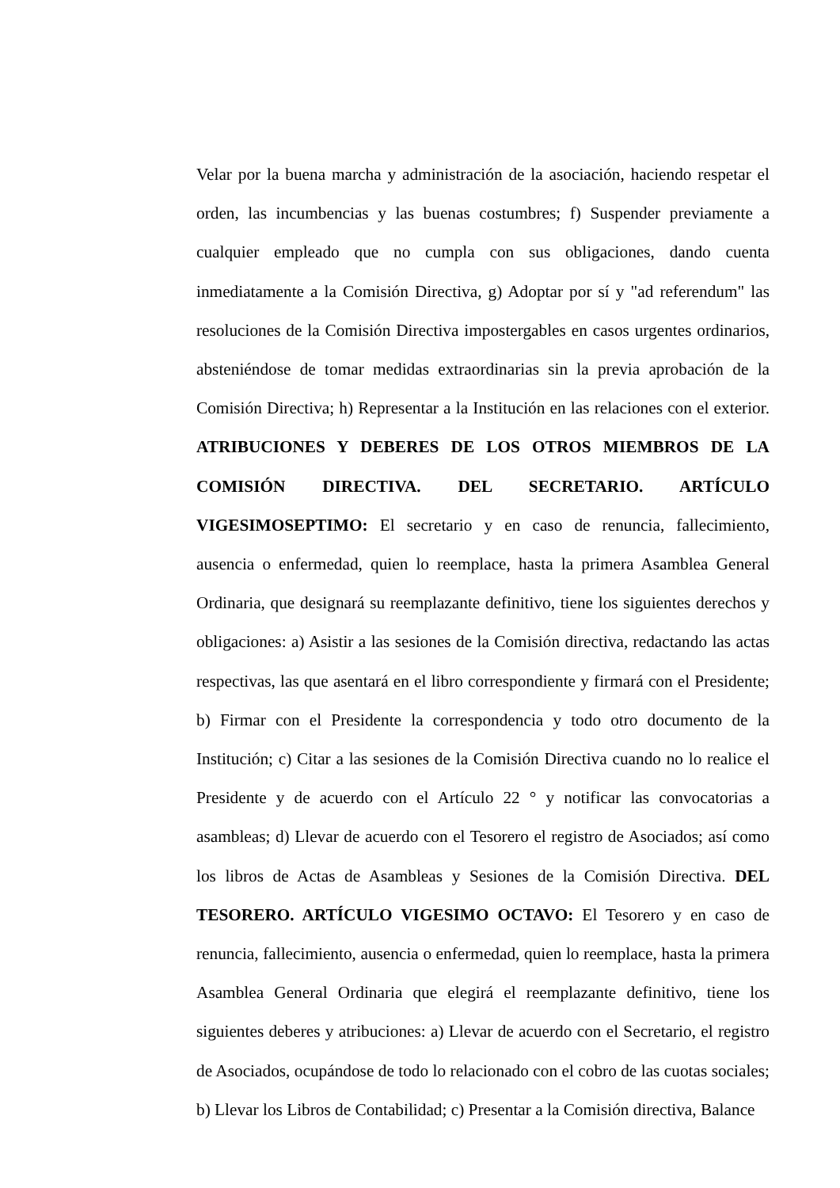Velar por la buena marcha y administración de la asociación, haciendo respetar el orden, las incumbencias y las buenas costumbres; f) Suspender previamente a cualquier empleado que no cumpla con sus obligaciones, dando cuenta inmediatamente a la Comisión Directiva, g) Adoptar por sí y "ad referendum" las resoluciones de la Comisión Directiva impostergables en casos urgentes ordinarios, absteniéndose de tomar medidas extraordinarias sin la previa aprobación de la Comisión Directiva; h) Representar a la Institución en las relaciones con el exterior. ATRIBUCIONES Y DEBERES DE LOS OTROS MIEMBROS DE LA COMISIÓN DIRECTIVA. DEL SECRETARIO. ARTÍCULO VIGESIMOSEPTIMO: El secretario y en caso de renuncia, fallecimiento, ausencia o enfermedad, quien lo reemplace, hasta la primera Asamblea General Ordinaria, que designará su reemplazante definitivo, tiene los siguientes derechos y obligaciones: a) Asistir a las sesiones de la Comisión directiva, redactando las actas respectivas, las que asentará en el libro correspondiente y firmará con el Presidente; b) Firmar con el Presidente la correspondencia y todo otro documento de la Institución; c) Citar a las sesiones de la Comisión Directiva cuando no lo realice el Presidente y de acuerdo con el Artículo 22 ° y notificar las convocatorias a asambleas; d) Llevar de acuerdo con el Tesorero el registro de Asociados; así como los libros de Actas de Asambleas y Sesiones de la Comisión Directiva. DEL TESORERO. ARTÍCULO VIGESIMO OCTAVO: El Tesorero y en caso de renuncia, fallecimiento, ausencia o enfermedad, quien lo reemplace, hasta la primera Asamblea General Ordinaria que elegirá el reemplazante definitivo, tiene los siguientes deberes y atribuciones: a) Llevar de acuerdo con el Secretario, el registro de Asociados, ocupándose de todo lo relacionado con el cobro de las cuotas sociales; b) Llevar los Libros de Contabilidad; c) Presentar a la Comisión directiva, Balance